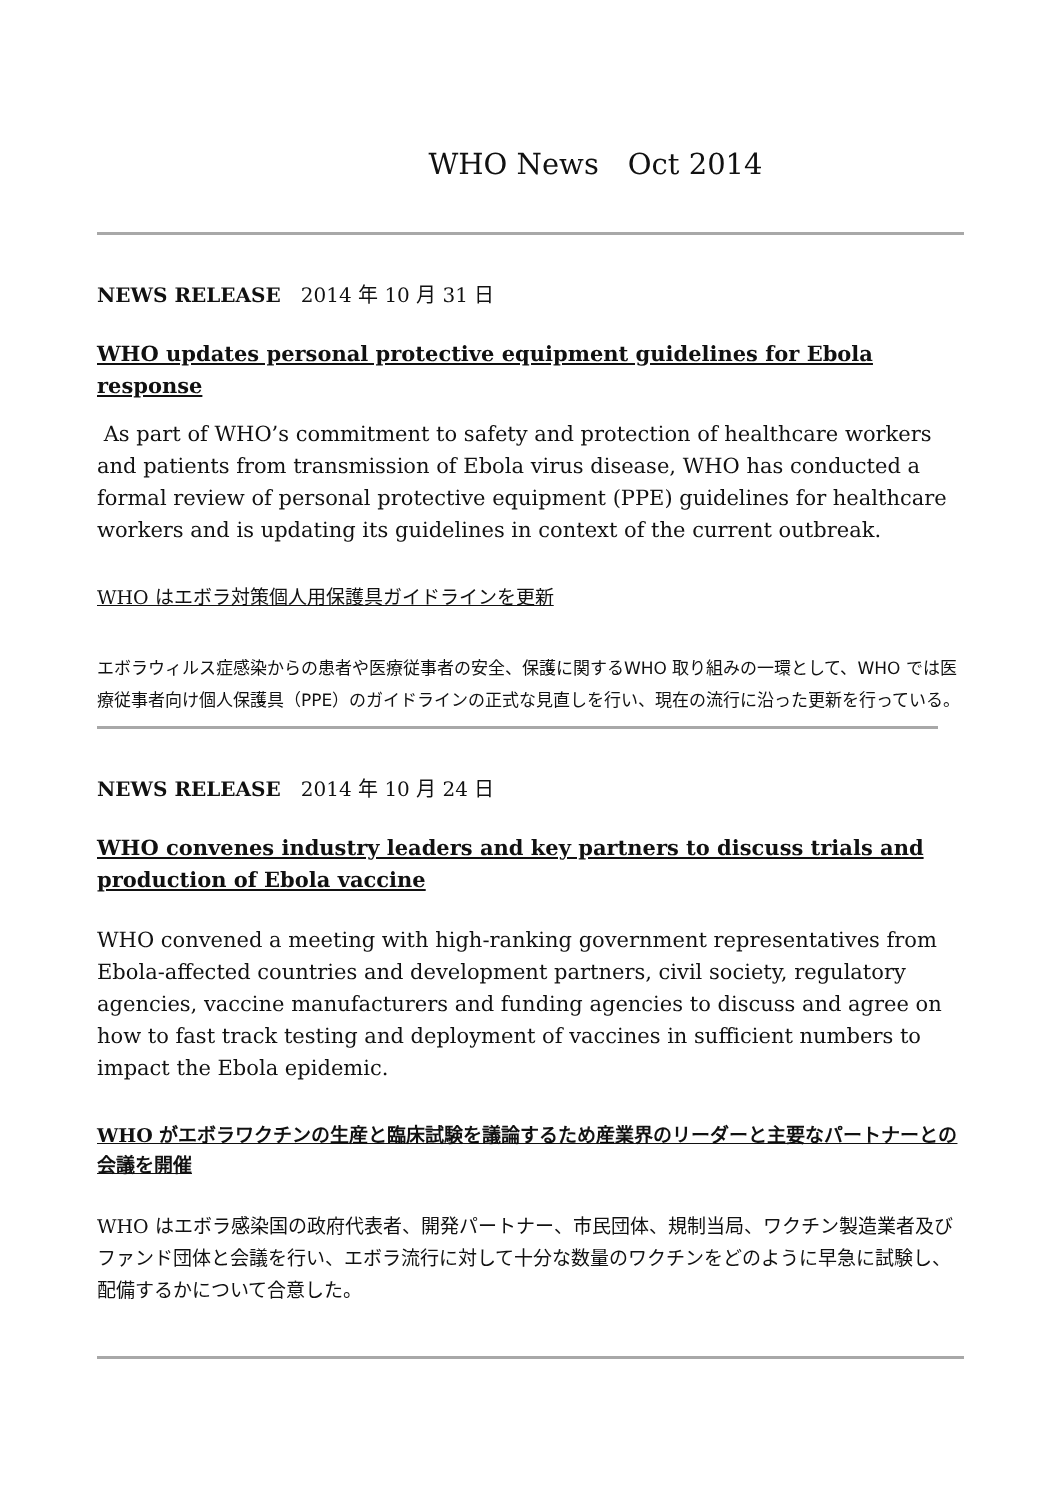WHO News　Oct 2014
NEWS RELEASE　2014 年 10 月 31 日
WHO updates personal protective equipment guidelines for Ebola response
As part of WHO’s commitment to safety and protection of healthcare workers and patients from transmission of Ebola virus disease, WHO has conducted a formal review of personal protective equipment (PPE) guidelines for healthcare workers and is updating its guidelines in context of the current outbreak.
WHO はエボラ対策個人用保護具ガイドラインを更新
エボラウィルス症感染からの患者や医療従事者の安全、保護に関するWHO 取り組みの一環として、WHO では医療従事者向け個人保護具（PPE）のガイドラインの正式な見直しを行い、現在の流行に沿った更新を行っている。
NEWS RELEASE　2014 年 10 月 24 日
WHO convenes industry leaders and key partners to discuss trials and production of Ebola vaccine
WHO convened a meeting with high-ranking government representatives from Ebola-affected countries and development partners, civil society, regulatory agencies, vaccine manufacturers and funding agencies to discuss and agree on how to fast track testing and deployment of vaccines in sufficient numbers to impact the Ebola epidemic.
WHO がエボラワクチンの生産と臨床試験を議論するため産業界のリーダーと主要なパートナーとの会議を開催
WHO はエボラ感染国の政府代表者、開発パートナー、市民団体、規制当局、ワクチン製造業者及びファンド団体と会議を行い、エボラ流行に対して十分な数量のワクチンをどのように早急に試験し、配備するかについて合意した。